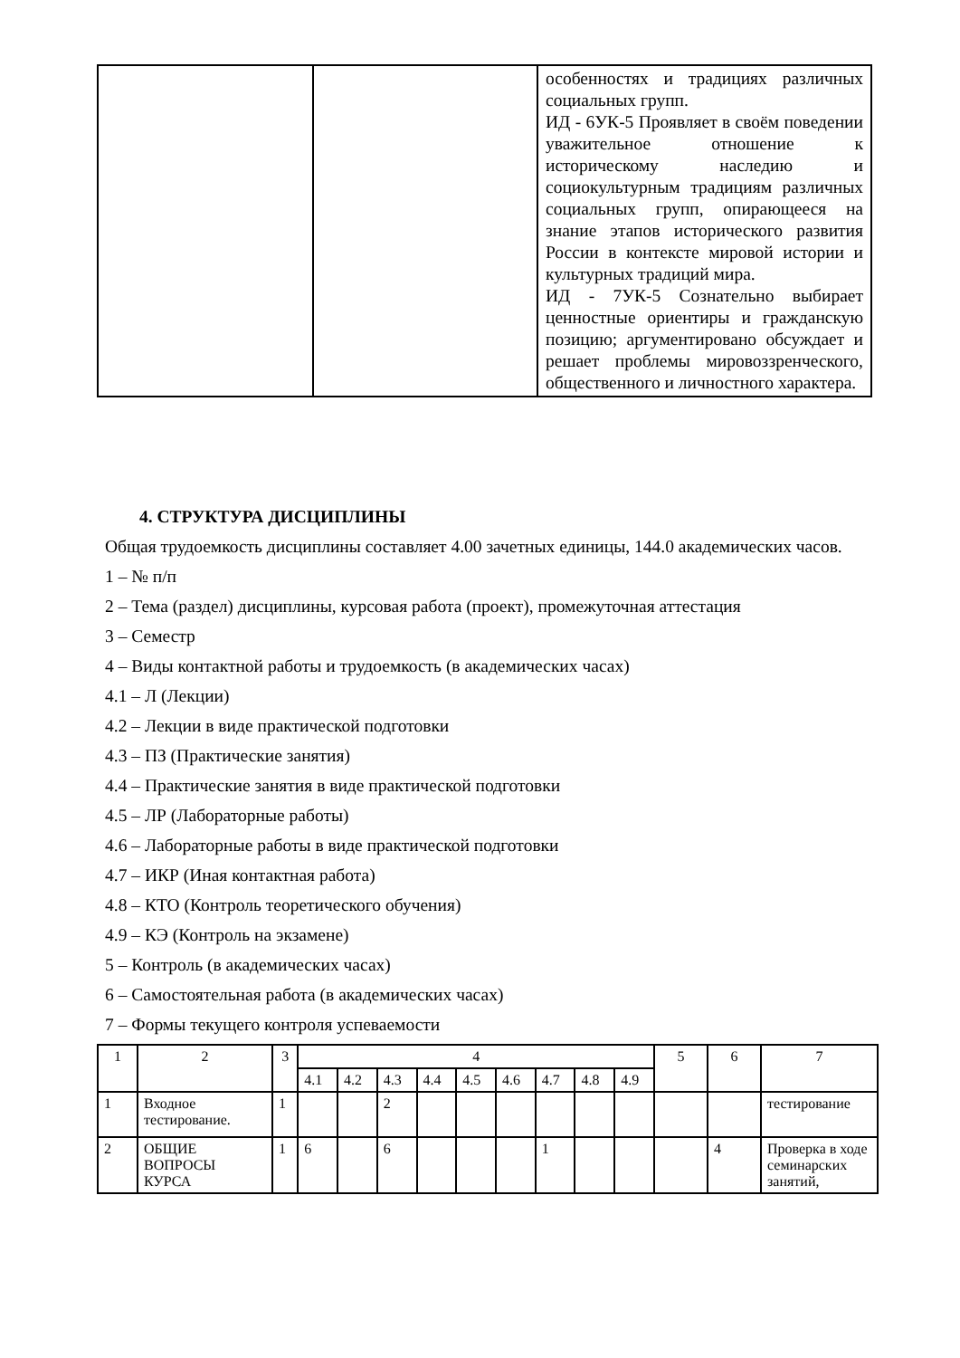| | | особенностях и традициях различных социальных групп. ИД - 6УК-5 Проявляет в своём поведении уважительное отношение к историческому наследию и социокультурным традициям различных социальных групп, опирающееся на знание этапов исторического развития России в контексте мировой истории и культурных традиций мира. ИД - 7УК-5 Сознательно выбирает ценностные ориентиры и гражданскую позицию; аргументировано обсуждает и решает проблемы мировоззренческого, общественного и личностного характера. |
4. СТРУКТУРА ДИСЦИПЛИНЫ
Общая трудоемкость дисциплины составляет 4.00 зачетных единицы, 144.0 академических часов.
1 – № п/п
2 – Тема (раздел) дисциплины, курсовая работа (проект), промежуточная аттестация
3 – Семестр
4 – Виды контактной работы и трудоемкость (в академических часах)
4.1 – Л (Лекции)
4.2 – Лекции в виде практической подготовки
4.3 – ПЗ (Практические занятия)
4.4 – Практические занятия в виде практической подготовки
4.5 – ЛР (Лабораторные работы)
4.6 – Лабораторные работы в виде практической подготовки
4.7 – ИКР (Иная контактная работа)
4.8 – КТО (Контроль теоретического обучения)
4.9 – КЭ (Контроль на экзамене)
5 – Контроль (в академических часах)
6 – Самостоятельная работа (в академических часах)
7 – Формы текущего контроля успеваемости
| 1 | 2 | 3 | 4 | | | | | | | | | 5 | 6 | 7 |
| | | | 4.1 | 4.2 | 4.3 | 4.4 | 4.5 | 4.6 | 4.7 | 4.8 | 4.9 | | | |
| 1 | Входное тестирование. | 1 | | | 2 | | | | | | | | | тестирование |
| 2 | ОБЩИЕ ВОПРОСЫ КУРСА | 1 | 6 | | 6 | | | | 1 | | | | 4 | Проверка в ходе семинарских занятий, |